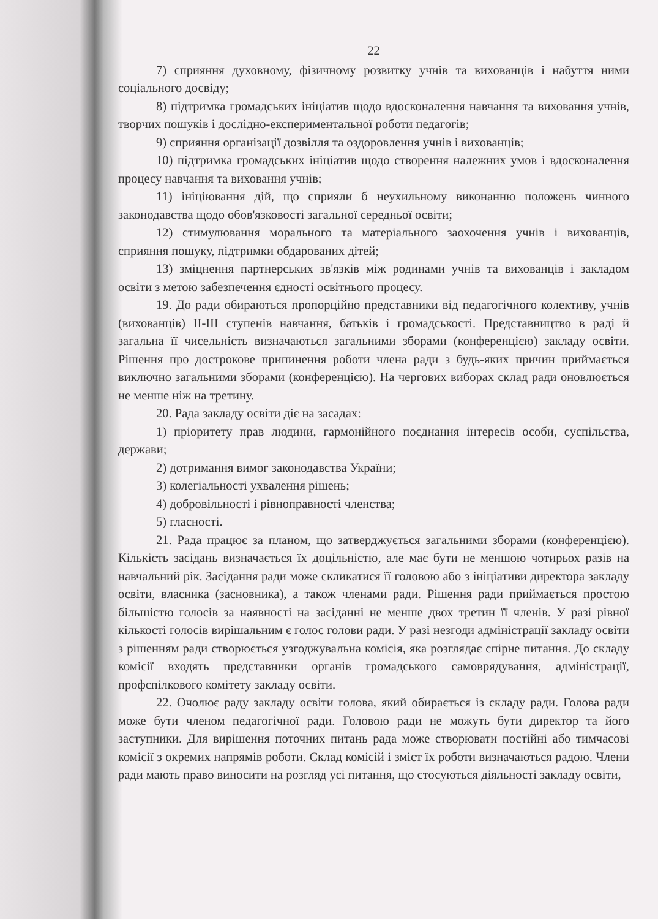22
7) сприяння духовному, фізичному розвитку учнів та вихованців і набуття ними соціального досвіду;
8) підтримка громадських ініціатив щодо вдосконалення навчання та виховання учнів, творчих пошуків і дослідно-експериментальної роботи педагогів;
9) сприяння організації дозвілля та оздоровлення учнів і вихованців;
10) підтримка громадських ініціатив щодо створення належних умов і вдосконалення процесу навчання та виховання учнів;
11) ініціювання дій, що сприяли б неухильному виконанню положень чинного законодавства щодо обов'язковості загальної середньої освіти;
12) стимулювання морального та матеріального заохочення учнів і вихованців, сприяння пошуку, підтримки обдарованих дітей;
13) зміцнення партнерських зв'язків між родинами учнів та вихованців і закладом освіти з метою забезпечення єдності освітнього процесу.
19. До ради обираються пропорційно представники від педагогічного колективу, учнів (вихованців) II-III ступенів навчання, батьків і громадськості. Представництво в раді й загальна її чисельність визначаються загальними зборами (конференцією) закладу освіти. Рішення про дострокове припинення роботи члена ради з будь-яких причин приймається виключно загальними зборами (конференцією). На чергових виборах склад ради оновлюється не менше ніж на третину.
20. Рада закладу освіти діє на засадах:
1) пріоритету прав людини, гармонійного поєднання інтересів особи, суспільства, держави;
2) дотримання вимог законодавства України;
3) колегіальності ухвалення рішень;
4) добровільності і рівноправності членства;
5) гласності.
21. Рада працює за планом, що затверджується загальними зборами (конференцією). Кількість засідань визначається їх доцільністю, але має бути не меншою чотирьох разів на навчальний рік. Засідання ради може скликатися її головою або з ініціативи директора закладу освіти, власника (засновника), а також членами ради. Рішення ради приймається простою більшістю голосів за наявності на засіданні не менше двох третин її членів. У разі рівної кількості голосів вирішальним є голос голови ради. У разі незгоди адміністрації закладу освіти з рішенням ради створюється узгоджувальна комісія, яка розглядає спірне питання. До складу комісії входять представники органів громадського самоврядування, адміністрації, профспілкового комітету закладу освіти.
22. Очолює раду закладу освіти голова, який обирається із складу ради. Голова ради може бути членом педагогічної ради. Головою ради не можуть бути директор та його заступники. Для вирішення поточних питань рада може створювати постійні або тимчасові комісії з окремих напрямів роботи. Склад комісій і зміст їх роботи визначаються радою. Члени ради мають право виносити на розгляд усі питання, що стосуються діяльності закладу освіти,